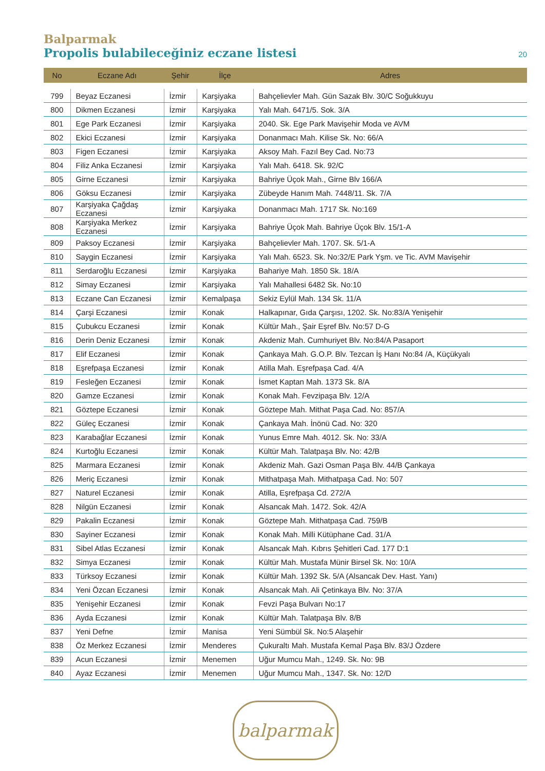Balparmak
Propolis bulabileceğiniz eczane listesi
20
| No | Eczane Adı | Şehir | İlçe | Adres |
| --- | --- | --- | --- | --- |
| 799 | Beyaz Eczanesi | İzmir | Karşiyaka | Bahçelievler Mah. Gün Sazak Blv. 30/C Soğukkuyu |
| 800 | Dikmen Eczanesi | İzmir | Karşiyaka | Yalı Mah. 6471/5. Sok. 3/A |
| 801 | Ege Park Eczanesi | İzmir | Karşiyaka | 2040. Sk. Ege Park Mavişehir Moda ve AVM |
| 802 | Ekici Eczanesi | İzmir | Karşiyaka | Donanmacı Mah. Kilise Sk. No: 66/A |
| 803 | Figen Eczanesi | İzmir | Karşiyaka | Aksoy Mah. Fazıl Bey Cad. No:73 |
| 804 | Filiz Anka Eczanesi | İzmir | Karşiyaka | Yalı Mah. 6418. Sk. 92/C |
| 805 | Girne Eczanesi | İzmir | Karşiyaka | Bahriye Üçok Mah., Girne Blv 166/A |
| 806 | Göksu Eczanesi | İzmir | Karşiyaka | Zübeyde Hanım Mah. 7448/11. Sk. 7/A |
| 807 | Karşiyaka Çağdaş Eczanesi | İzmir | Karşiyaka | Donanmacı Mah. 1717 Sk. No:169 |
| 808 | Karşiyaka Merkez Eczanesi | İzmir | Karşiyaka | Bahriye Üçok Mah. Bahriye Üçok Blv. 15/1-A |
| 809 | Paksoy Eczanesi | İzmir | Karşiyaka | Bahçelievler Mah. 1707. Sk. 5/1-A |
| 810 | Saygin Eczanesi | İzmir | Karşiyaka | Yalı Mah. 6523. Sk. No:32/E Park Yşm. ve Tic. AVM Mavişehir |
| 811 | Serdaroğlu Eczanesi | İzmir | Karşiyaka | Bahariye Mah. 1850 Sk. 18/A |
| 812 | Simay Eczanesi | İzmir | Karşiyaka | Yalı Mahallesi 6482 Sk. No:10 |
| 813 | Eczane Can Eczanesi | İzmir | Kemalpaşa | Sekiz Eylül Mah. 134 Sk. 11/A |
| 814 | Çarşi Eczanesi | İzmir | Konak | Halkapınar, Gıda Çarşısı, 1202. Sk. No:83/A Yenişehir |
| 815 | Çubukcu Eczanesi | İzmir | Konak | Kültür Mah., Şair Eşref Blv. No:57 D-G |
| 816 | Derin Deniz Eczanesi | İzmir | Konak | Akdeniz Mah. Cumhuriyet Blv. No:84/A Pasaport |
| 817 | Elif Eczanesi | İzmir | Konak | Çankaya Mah. G.O.P. Blv. Tezcan İş Hanı No:84 /A, Küçükyalı |
| 818 | Eşrefpaşa Eczanesi | İzmir | Konak | Atilla Mah. Eşrefpaşa Cad. 4/A |
| 819 | Fesleğen Eczanesi | İzmir | Konak | İsmet Kaptan Mah. 1373 Sk. 8/A |
| 820 | Gamze Eczanesi | İzmir | Konak | Konak Mah. Fevzipaşa Blv. 12/A |
| 821 | Göztepe Eczanesi | İzmir | Konak | Göztepe Mah. Mithat Paşa Cad. No: 857/A |
| 822 | Güleç Eczanesi | İzmir | Konak | Çankaya Mah. İnönü Cad. No: 320 |
| 823 | Karabağlar Eczanesi | İzmir | Konak | Yunus Emre Mah. 4012. Sk. No: 33/A |
| 824 | Kurtoğlu Eczanesi | İzmir | Konak | Kültür Mah. Talatpaşa Blv. No: 42/B |
| 825 | Marmara Eczanesi | İzmir | Konak | Akdeniz Mah. Gazi Osman Paşa Blv. 44/B Çankaya |
| 826 | Meriç Eczanesi | İzmir | Konak | Mithatpaşa Mah. Mithatpaşa Cad. No: 507 |
| 827 | Naturel Eczanesi | İzmir | Konak | Atilla, Eşrefpaşa Cd. 272/A |
| 828 | Nilgün Eczanesi | İzmir | Konak | Alsancak Mah. 1472. Sok. 42/A |
| 829 | Pakalin Eczanesi | İzmir | Konak | Göztepe Mah. Mithatpaşa Cad. 759/B |
| 830 | Sayiner Eczanesi | İzmir | Konak | Konak Mah. Milli Kütüphane Cad. 31/A |
| 831 | Sibel Atlas Eczanesi | İzmir | Konak | Alsancak Mah. Kıbrıs Şehitleri Cad. 177 D:1 |
| 832 | Simya Eczanesi | İzmir | Konak | Kültür Mah. Mustafa Münir Birsel Sk. No: 10/A |
| 833 | Türksoy Eczanesi | İzmir | Konak | Kültür Mah. 1392 Sk. 5/A (Alsancak Dev. Hast. Yanı) |
| 834 | Yeni Özcan Eczanesi | İzmir | Konak | Alsancak Mah. Ali Çetinkaya Blv. No: 37/A |
| 835 | Yenişehir Eczanesi | İzmir | Konak | Fevzi Paşa Bulvarı No:17 |
| 836 | Ayda Eczanesi | İzmir | Konak | Kültür Mah. Talatpaşa Blv. 8/B |
| 837 | Yeni Defne | İzmir | Manisa | Yeni Sümbül Sk. No:5 Alaşehir |
| 838 | Öz Merkez Eczanesi | İzmir | Menderes | Çukuraltı Mah. Mustafa Kemal Paşa Blv. 83/J Özdere |
| 839 | Acun Eczanesi | İzmir | Menemen | Uğur Mumcu Mah., 1249. Sk. No: 9B |
| 840 | Ayaz Eczanesi | İzmir | Menemen | Uğur Mumcu Mah., 1347. Sk. No: 12/D |
balparmak